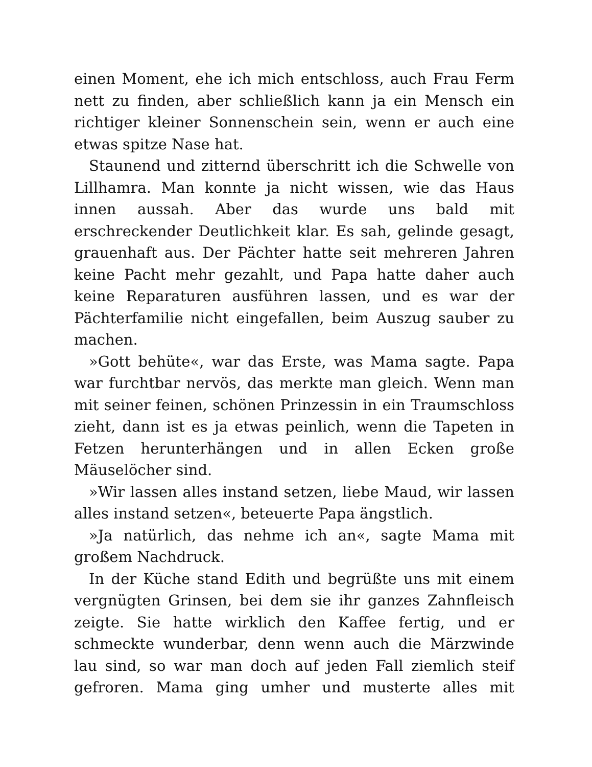einen Moment, ehe ich mich entschloss, auch Frau Ferm nett zu finden, aber schließlich kann ja ein Mensch ein richtiger kleiner Sonnenschein sein, wenn er auch eine etwas spitze Nase hat.
Staunend und zitternd überschritt ich die Schwelle von Lillhamra. Man konnte ja nicht wissen, wie das Haus innen aussah. Aber das wurde uns bald mit erschreckender Deutlichkeit klar. Es sah, gelinde gesagt, grauenhaft aus. Der Pächter hatte seit mehreren Jahren keine Pacht mehr gezahlt, und Papa hatte daher auch keine Reparaturen ausführen lassen, und es war der Pächterfamilie nicht eingefallen, beim Auszug sauber zu machen.
»Gott behüte«, war das Erste, was Mama sagte. Papa war furchtbar nervös, das merkte man gleich. Wenn man mit seiner feinen, schönen Prinzessin in ein Traumschloss zieht, dann ist es ja etwas peinlich, wenn die Tapeten in Fetzen herunterhängen und in allen Ecken große Mäuselöcher sind.
»Wir lassen alles instand setzen, liebe Maud, wir lassen alles instand setzen«, beteuerte Papa ängstlich.
»Ja natürlich, das nehme ich an«, sagte Mama mit großem Nachdruck.
In der Küche stand Edith und begrüßte uns mit einem vergnügten Grinsen, bei dem sie ihr ganzes Zahnfleisch zeigte. Sie hatte wirklich den Kaffee fertig, und er schmeckte wunderbar, denn wenn auch die Märzwinde lau sind, so war man doch auf jeden Fall ziemlich steif gefroren. Mama ging umher und musterte alles mit